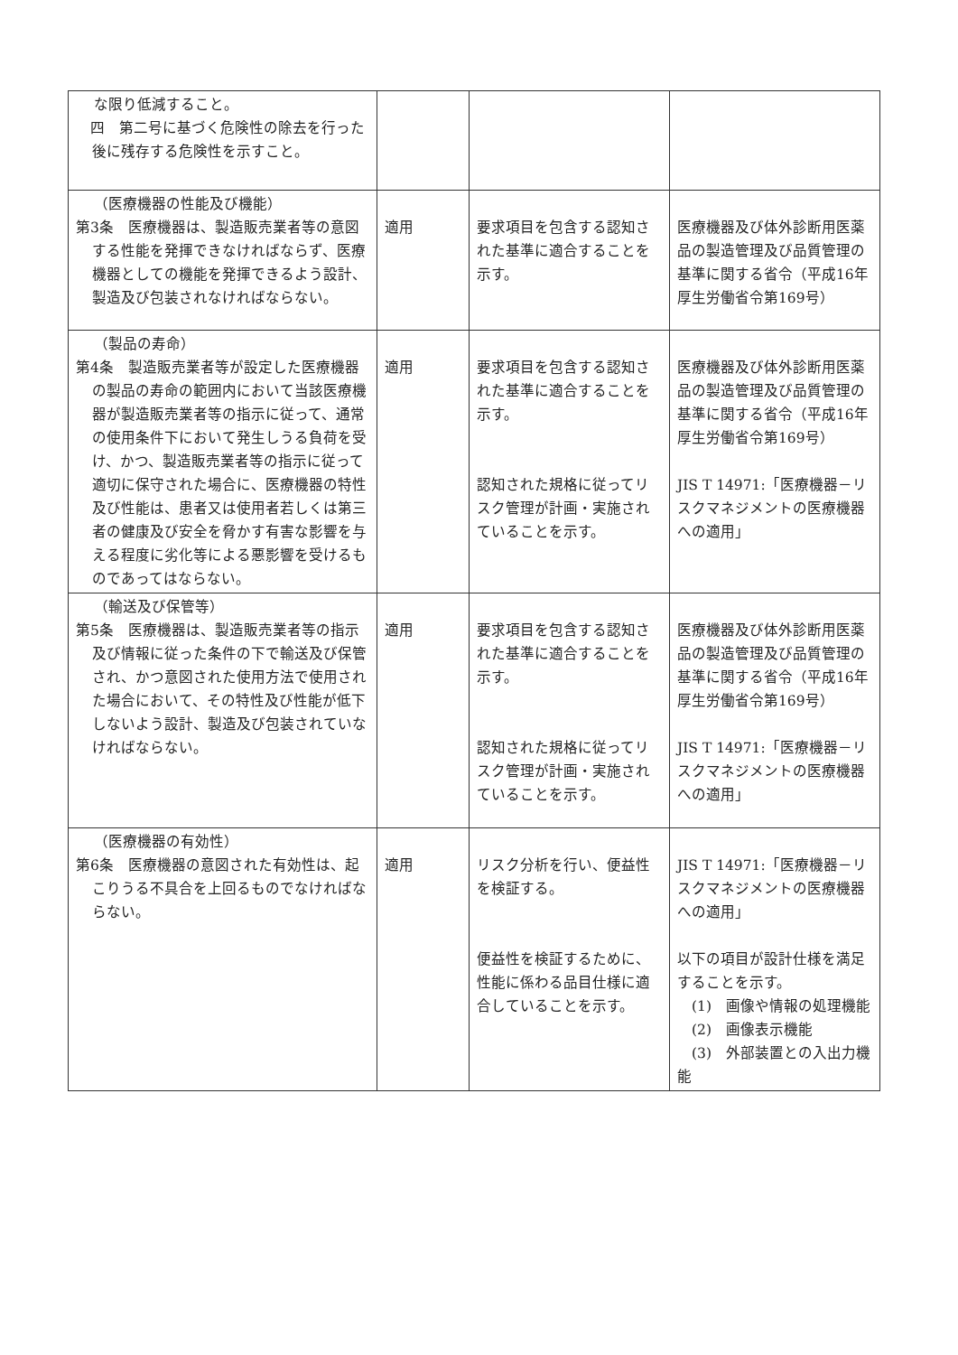| な限り低減すること。 四 第二号に基づく危険性の除去を行った後に残存する危険性を示すこと。 | | | |
| （医療機器の性能及び機能） 第3条 医療機器は、製造販売業者等の意図する性能を発揮できなければならず、医療機器としての機能を発揮できるよう設計、製造及び包装されなければならない。 | 適用 | 要求項目を包含する認知された基準に適合することを示す。 | 医療機器及び体外診断用医薬品の製造管理及び品質管理の基準に関する省令（平成16年厚生労働省令第169号） |
| （製品の寿命） 第4条 製造販売業者等が設定した医療機器の製品の寿命の範囲内において当該医療機器が製造販売業者等の指示に従って、通常の使用条件下において発生しうる負荷を受け、かつ、製造販売業者等の指示に従って適切に保守された場合に、医療機器の特性及び性能は、患者又は使用者若しくは第三者の健康及び安全を脅かす有害な影響を与える程度に劣化等による悪影響を受けるものであってはならない。 | 適用 | 要求項目を包含する認知された基準に適合することを示す。 認知された規格に従ってリスク管理が計画・実施されていることを示す。 | 医療機器及び体外診断用医薬品の製造管理及び品質管理の基準に関する省令（平成16年厚生労働省令第169号） JIS T 14971:「医療機器－リスクマネジメントの医療機器への適用」 |
| （輸送及び保管等） 第5条 医療機器は、製造販売業者等の指示及び情報に従った条件の下で輸送及び保管され、かつ意図された使用方法で使用された場合において、その特性及び性能が低下しないよう設計、製造及び包装されていなければならない。 | 適用 | 要求項目を包含する認知された基準に適合することを示す。 認知された規格に従ってリスク管理が計画・実施されていることを示す。 | 医療機器及び体外診断用医薬品の製造管理及び品質管理の基準に関する省令（平成16年厚生労働省令第169号） JIS T 14971:「医療機器－リスクマネジメントの医療機器への適用」 |
| （医療機器の有効性） 第6条 医療機器の意図された有効性は、起こりうる不具合を上回るものでなければならない。 | 適用 | リスク分析を行い、便益性を検証する。 便益性を検証するために、性能に係わる品目仕様に適合していることを示す。 | JIS T 14971:「医療機器－リスクマネジメントの医療機器への適用」 以下の項目が設計仕様を満足することを示す。 (1) 画像や情報の処理機能 (2) 画像表示機能 (3) 外部装置との入出力機能 |